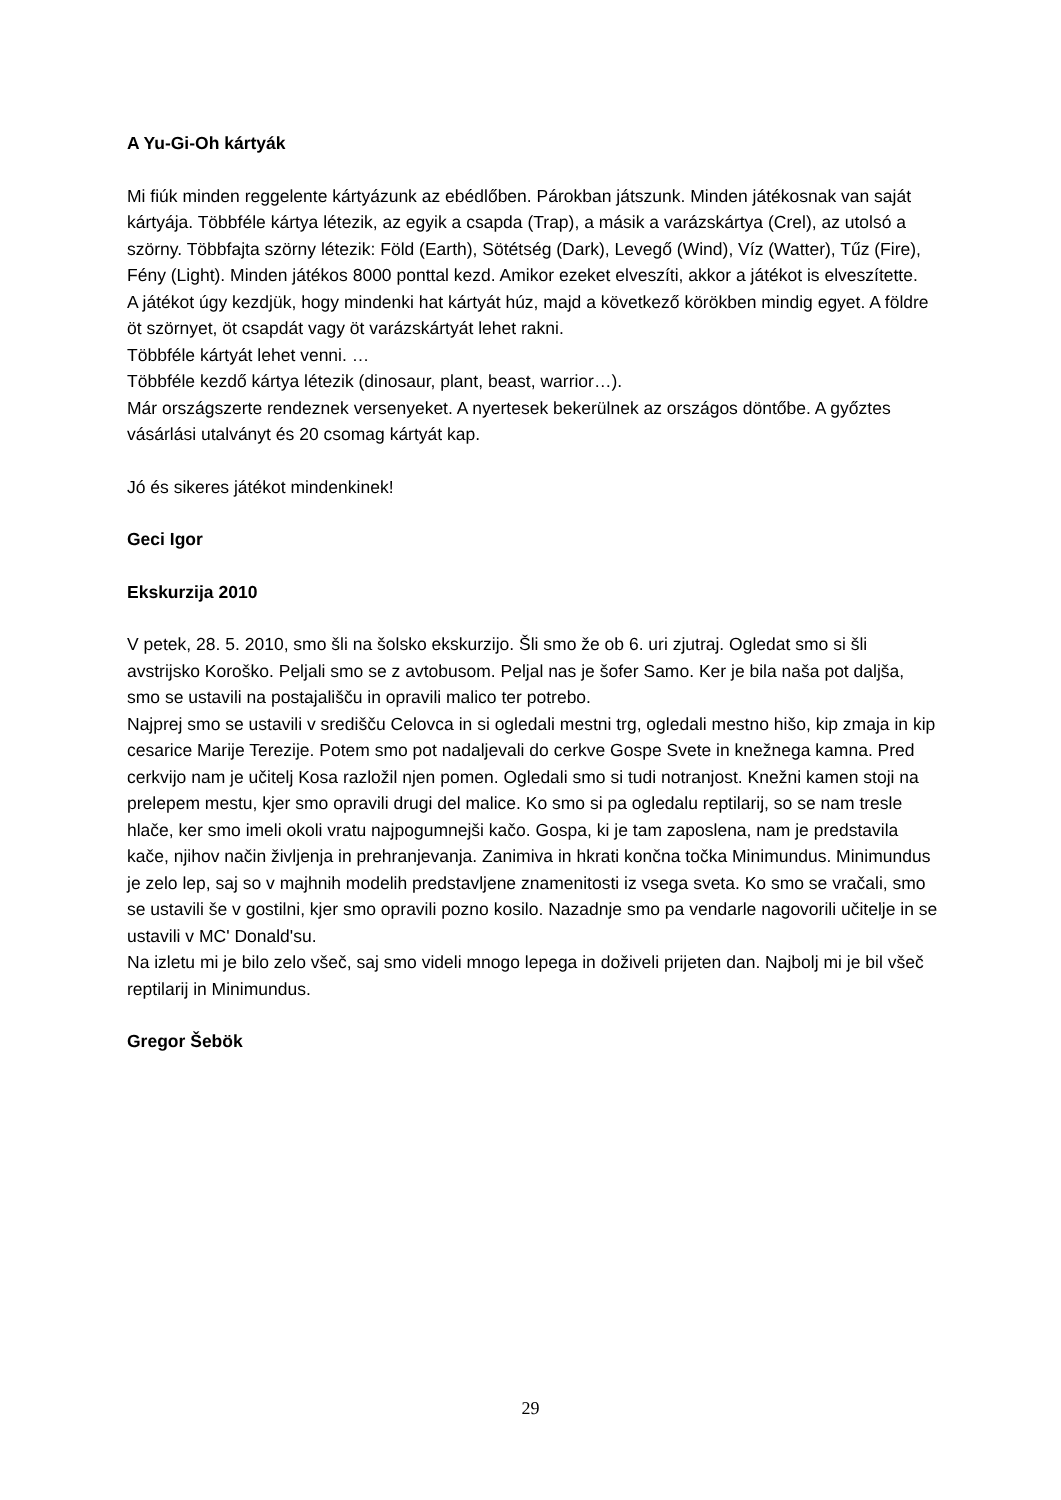A Yu-Gi-Oh kártyák
Mi fiúk minden reggelente kártyázunk az ebédlőben. Párokban játszunk. Minden játékosnak van saját kártyája. Többféle kártya létezik, az egyik a csapda (Trap), a másik a varázskártya (Crel), az utolsó a szörny. Többfajta szörny létezik: Föld (Earth), Sötétség (Dark), Levegő (Wind), Víz (Watter), Tűz (Fire), Fény (Light). Minden játékos 8000 ponttal kezd. Amikor ezeket elveszíti, akkor a játékot is elveszítette.
A játékot úgy kezdjük, hogy mindenki hat kártyát húz, majd a következő körökben mindig egyet. A földre öt szörnyet, öt csapdát vagy öt varázskártyát lehet rakni.
Többféle kártyát lehet venni. …
Többféle kezdő kártya létezik (dinosaur, plant, beast, warrior…).
Már országszerte rendeznek versenyeket. A nyertesek bekerülnek az országos döntőbe. A győztes vásárlási utalványt és 20 csomag kártyát kap.
Jó és sikeres játékot mindenkinek!
Geci Igor
Ekskurzija 2010
V petek, 28. 5. 2010, smo šli na šolsko ekskurzijo. Šli smo že ob 6. uri zjutraj. Ogledat smo si šli avstrijsko Koroško. Peljali smo se z avtobusom. Peljal nas je šofer Samo. Ker je bila naša pot daljša, smo se ustavili na postajališču in opravili malico ter potrebo.
Najprej smo se ustavili v središču Celovca in si ogledali mestni trg, ogledali mestno hišo, kip zmaja in kip cesarice Marije Terezije. Potem smo pot nadaljevali do cerkve Gospe Svete in knežnega kamna. Pred cerkvijo nam je učitelj Kosa razložil njen pomen. Ogledali smo si tudi notranjost. Knežni kamen stoji na prelepem mestu, kjer smo opravili drugi del malice. Ko smo si pa ogledalu reptilarij, so se nam tresle hlače, ker smo imeli okoli vratu najpogumnejši kačo. Gospa, ki je tam zaposlena, nam je predstavila kače, njihov način življenja in prehranjevanja. Zanimiva in hkrati končna točka Minimundus. Minimundus je zelo lep, saj so v majhnih modelih predstavljene znamenitosti iz vsega sveta. Ko smo se vračali, smo se ustavili še v gostilni, kjer smo opravili pozno kosilo. Nazadnje smo pa vendarle nagovorili učitelje in se ustavili v MC' Donald'su.
Na izletu mi je bilo zelo všeč, saj smo videli mnogo lepega in doživeli prijeten dan. Najbolj mi je bil všeč reptilarij in Minimundus.
Gregor Šebök
29